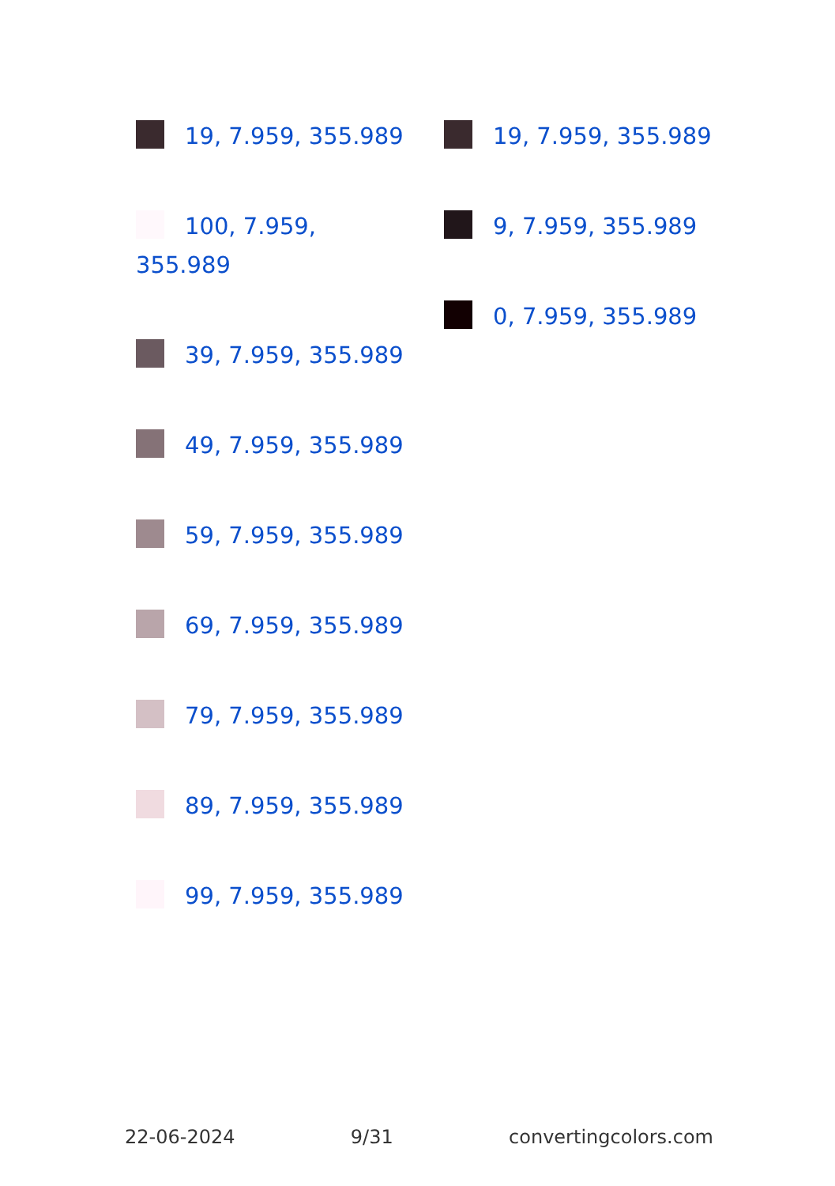19, 7.959, 355.989
100, 7.959, 355.989
39, 7.959, 355.989
49, 7.959, 355.989
59, 7.959, 355.989
69, 7.959, 355.989
79, 7.959, 355.989
89, 7.959, 355.989
99, 7.959, 355.989
19, 7.959, 355.989
9, 7.959, 355.989
0, 7.959, 355.989
22-06-2024 9/31 convertingcolors.com